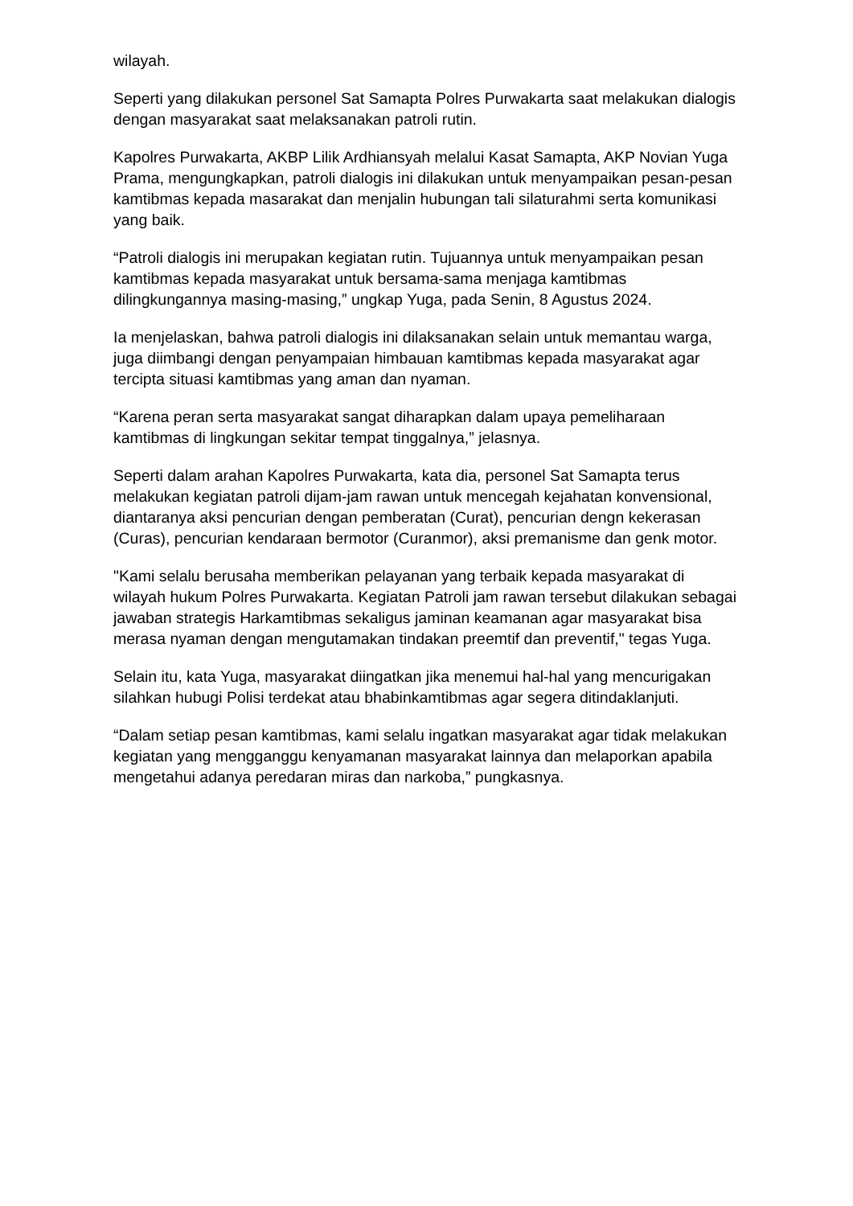wilayah.
Seperti yang dilakukan personel Sat Samapta Polres Purwakarta saat melakukan dialogis dengan masyarakat saat melaksanakan patroli rutin.
Kapolres Purwakarta, AKBP Lilik Ardhiansyah melalui Kasat Samapta, AKP Novian Yuga Prama, mengungkapkan, patroli dialogis ini dilakukan untuk menyampaikan pesan-pesan kamtibmas kepada masarakat dan menjalin hubungan tali silaturahmi serta komunikasi yang baik.
“Patroli dialogis ini merupakan kegiatan rutin. Tujuannya untuk menyampaikan pesan kamtibmas kepada masyarakat untuk bersama-sama menjaga kamtibmas dilingkungannya masing-masing,” ungkap Yuga, pada Senin, 8 Agustus 2024.
Ia menjelaskan, bahwa patroli dialogis ini dilaksanakan selain untuk memantau warga, juga diimbangi dengan penyampaian himbauan kamtibmas kepada masyarakat agar tercipta situasi kamtibmas yang aman dan nyaman.
“Karena peran serta masyarakat sangat diharapkan dalam upaya pemeliharaan kamtibmas di lingkungan sekitar tempat tinggalnya,” jelasnya.
Seperti dalam arahan Kapolres Purwakarta, kata dia, personel Sat Samapta terus melakukan kegiatan patroli dijam-jam rawan untuk mencegah kejahatan konvensional, diantaranya aksi pencurian dengan pemberatan (Curat), pencurian dengn kekerasan (Curas), pencurian kendaraan bermotor (Curanmor), aksi premanisme dan genk motor.
"Kami selalu berusaha memberikan pelayanan yang terbaik kepada masyarakat di wilayah hukum Polres Purwakarta. Kegiatan Patroli jam rawan tersebut dilakukan sebagai jawaban strategis Harkamtibmas sekaligus jaminan keamanan agar masyarakat bisa merasa nyaman dengan mengutamakan tindakan preemtif dan preventif," tegas Yuga.
Selain itu, kata Yuga, masyarakat diingatkan jika menemui hal-hal yang mencurigakan silahkan hubugi Polisi terdekat atau bhabinkamtibmas agar segera ditindaklanjuti.
“Dalam setiap pesan kamtibmas, kami selalu ingatkan masyarakat agar tidak melakukan kegiatan yang mengganggu kenyamanan masyarakat lainnya dan melaporkan apabila mengetahui adanya peredaran miras dan narkoba,” pungkasnya.